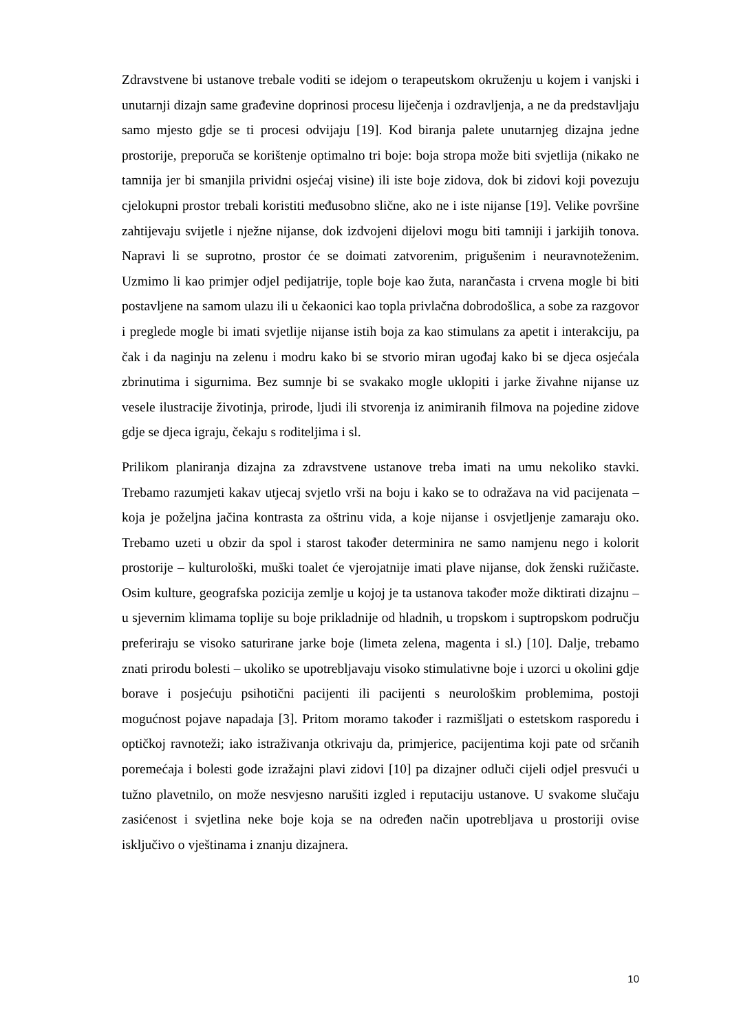Zdravstvene bi ustanove trebale voditi se idejom o terapeutskom okruženju u kojem i vanjski i unutarnji dizajn same građevine doprinosi procesu liječenja i ozdravljenja, a ne da predstavljaju samo mjesto gdje se ti procesi odvijaju [19]. Kod biranja palete unutarnjeg dizajna jedne prostorije, preporuča se korištenje optimalno tri boje: boja stropa može biti svjetlija (nikako ne tamnija jer bi smanjila prividni osjećaj visine) ili iste boje zidova, dok bi zidovi koji povezuju cjelokupni prostor trebali koristiti međusobno slične, ako ne i iste nijanse [19]. Velike površine zahtijevaju svijetle i nježne nijanse, dok izdvojeni dijelovi mogu biti tamniji i jarkijih tonova. Napravi li se suprotno, prostor će se doimati zatvorenim, prigušenim i neuravnoteženim. Uzmimo li kao primjer odjel pedijatrije, tople boje kao žuta, narančasta i crvena mogle bi biti postavljene na samom ulazu ili u čekaonici kao topla privlačna dobrodošlica, a sobe za razgovor i preglede mogle bi imati svjetlije nijanse istih boja za kao stimulans za apetit i interakciju, pa čak i da naginju na zelenu i modru kako bi se stvorio miran ugođaj kako bi se djeca osjećala zbrinutima i sigurnima. Bez sumnje bi se svakako mogle uklopiti i jarke živahne nijanse uz vesele ilustracije životinja, prirode, ljudi ili stvorenja iz animiranih filmova na pojedine zidove gdje se djeca igraju, čekaju s roditeljima i sl.
Prilikom planiranja dizajna za zdravstvene ustanove treba imati na umu nekoliko stavki. Trebamo razumjeti kakav utjecaj svjetlo vrši na boju i kako se to odražava na vid pacijenata – koja je poželjna jačina kontrasta za oštrinu vida, a koje nijanse i osvjetljenje zamaraju oko. Trebamo uzeti u obzir da spol i starost također determinira ne samo namjenu nego i kolorit prostorije – kulturološki, muški toalet će vjerojatnije imati plave nijanse, dok ženski ružičaste. Osim kulture, geografska pozicija zemlje u kojoj je ta ustanova također može diktirati dizajnu – u sjevernim klimama toplije su boje prikladnije od hladnih, u tropskom i suptropskom području preferiraju se visoko saturirane jarke boje (limeta zelena, magenta i sl.) [10]. Dalje, trebamo znati prirodu bolesti – ukoliko se upotrebljavaju visoko stimulativne boje i uzorci u okolini gdje borave i posjećuju psihotični pacijenti ili pacijenti s neurološkim problemima, postoji mogućnost pojave napadaja [3]. Pritom moramo također i razmišljati o estetskom rasporedu i optičkoj ravnoteži; iako istraživanja otkrivaju da, primjerice, pacijentima koji pate od srčanih poremećaja i bolesti gode izražajni plavi zidovi [10] pa dizajner odluči cijeli odjel presvući u tužno plavetnilo, on može nesvjesno narušiti izgled i reputaciju ustanove. U svakome slučaju zasićenost i svjetlina neke boje koja se na određen način upotrebljava u prostoriji ovise isključivo o vještinama i znanju dizajnera.
10